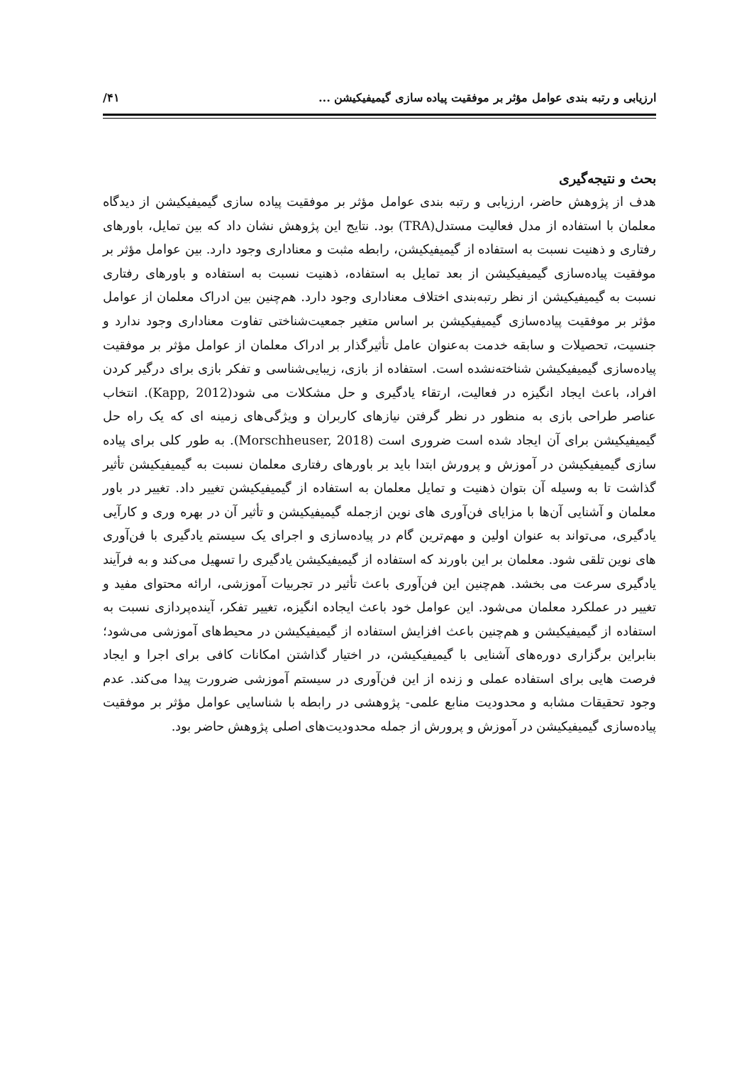ارزیابی و رتبه بندی عوامل مؤثر بر موفقیت پیاده سازی گیمیفیکیشن ... ۴۱/
بحث و نتیجه‌گیری
هدف از پژوهش حاضر، ارزیابی و رتبه بندی عوامل مؤثر بر موفقیت پیاده سازی گیمیفیکیشن از دیدگاه معلمان با استفاده از مدل فعالیت مستدل(TRA) بود. نتایج این پژوهش نشان داد که بین تمایل، باورهای رفتاری و ذهنیت نسبت به استفاده از گیمیفیکیشن، رابطه مثبت و معناداری وجود دارد. بین عوامل مؤثر بر موفقیت پیاده‌سازی گیمیفیکیشن از بعد تمایل به استفاده، ذهنیت نسبت به استفاده و باورهای رفتاری نسبت به گیمیفیکیشن از نظر رتبه‌بندی اختلاف معناداری وجود دارد. هم‌چنین بین ادراک معلمان از عوامل مؤثر بر موفقیت پیاده‌سازی گیمیفیکیشن بر اساس متغیر جمعیت‌شناختی تفاوت معناداری وجود ندارد و جنسیت، تحصیلات و سابقه خدمت به‌عنوان عامل تأثیرگذار بر ادراک معلمان از عوامل مؤثر بر موفقیت پیاده‌سازی گیمیفیکیشن شناخته‌نشده است. استفاده از بازی، زیبایی‌شناسی و تفکر بازی برای درگیر کردن افراد، باعث ایجاد انگیزه در فعالیت، ارتقاء یادگیری و حل مشکلات می شود(Kapp, 2012). انتخاب عناصر طراحی بازی به منظور در نظر گرفتن نیازهای کاربران و ویژگی‌های زمینه ای که یک راه حل گیمیفیکیشن برای آن ایجاد شده است ضروری است (Morschheuser, 2018). به طور کلی برای پیاده سازی گیمیفیکیشن در آموزش و پرورش ابتدا باید بر باورهای رفتاری معلمان نسبت به گیمیفیکیشن تأثیر گذاشت تا به وسیله آن بتوان ذهنیت و تمایل معلمان به استفاده از گیمیفیکیشن تغییر داد. تغییر در باور معلمان و آشنایی آن‌ها با مزایای فن‌آوری های نوین ازجمله گیمیفیکیشن و تأثیر آن در بهره وری و کارآیی یادگیری، می‌تواند به عنوان اولین و مهم‌ترین گام در پیاده‌سازی و اجرای یک سیستم یادگیری با فن‌آوری های نوین تلقی شود. معلمان بر این باورند که استفاده از گیمیفیکیشن یادگیری را تسهیل می‌کند و به فرآیند یادگیری سرعت می بخشد. هم‌چنین این فن‌آوری باعث تأثیر در تجربیات آموزشی، ارائه محتوای مفید و تغییر در عملکرد معلمان می‌شود. این عوامل خود باعث ایجاده انگیزه، تغییر تفکر، آینده‌پردازی نسبت به استفاده از گیمیفیکیشن و هم‌چنین باعث افزایش استفاده از گیمیفیکیشن در محیط‌های آموزشی می‌شود؛ بنابراین برگزاری دوره‌های آشنایی با گیمیفیکیشن، در اختیار گذاشتن امکانات کافی برای اجرا و ایجاد فرصت هایی برای استفاده عملی و زنده از این فن‌آوری در سیستم آموزشی ضرورت پیدا می‌کند. عدم وجود تحقیقات مشابه و محدودیت منابع علمی- پژوهشی در رابطه با شناسایی عوامل مؤثر بر موفقیت پیاده‌سازی گیمیفیکیشن در آموزش و پرورش از جمله محدودیت‌های اصلی پژوهش حاضر بود.